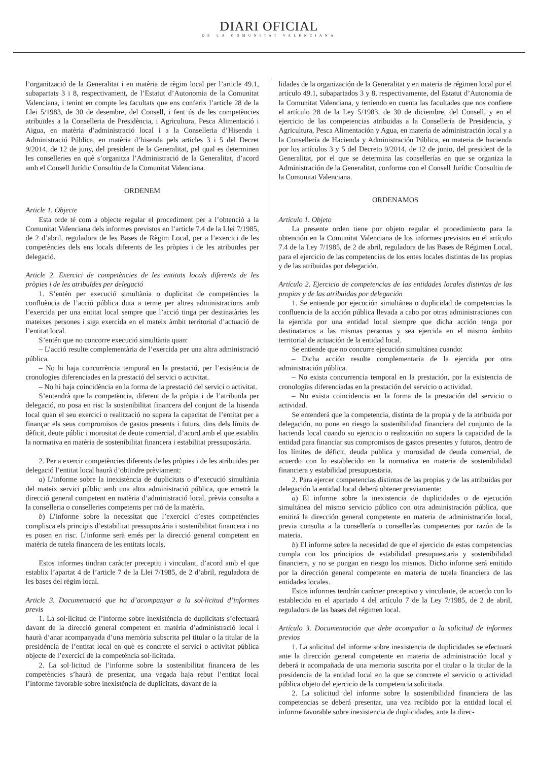DIARI OFICIAL
DE LA COMUNITAT VALENCIANA
l’organització de la Generalitat i en matèria de règim local per l’article 49.1, subapartats 3 i 8, respectivament, de l’Estatut d’Autonomia de la Comunitat Valenciana, i tenint en compte les facultats que ens conferix l’article 28 de la Llei 5/1983, de 30 de desembre, del Consell, i fent ús de les competències atribuïdes a la Conselleria de Presidència, i Agricultura, Pesca Alimentació i Aigua, en matèria d’administració local i a la Conselleria d’Hisenda i Administració Pública, en matèria d’hisenda pels articles 3 i 5 del Decret 9/2014, de 12 de juny, del president de la Generalitat, pel qual es determinen les conselleries en què s’organitza l’Administració de la Generalitat, d’acord amb el Consell Jurídic Consultiu de la Comunitat Valenciana.
ORDENEM
Article 1. Objecte
Esta orde té com a objecte regular el procediment per a l’obtenció a la Comunitat Valenciana dels informes previstos en l’article 7.4 de la Llei 7/1985, de 2 d’abril, reguladora de les Bases de Règim Local, per a l’exercici de les competències dels ens locals diferents de les pròpies i de les atribuïdes per delegació.
Article 2. Exercici de competències de les entitats locals diferents de les pròpies i de les atribuïdes per delegació
1. S’entén per execució simultània o duplicitat de competències la confluència de l’acció pública duta a terme per altres administracions amb l’exercida per una entitat local sempre que l’acció tinga per destinatàries les mateixes persones i siga exercida en el mateix àmbit territorial d’actuació de l’entitat local.
S’entén que no concorre execució simultània quan:
– L’acció resulte complementària de l’exercida per una altra administració pública.
– No hi haja concurrència temporal en la prestació, per l’existència de cronologies diferenciades en la prestació del servici o activitat.
– No hi haja coincidència en la forma de la prestació del servici o activitat.
S’entendrà que la competència, diferent de la pròpia i de l’atribuïda per delegació, no posa en risc la sostenibilitat financera del conjunt de la hisenda local quan el seu exercici o realització no supera la capacitat de l’entitat per a finançar els seus compromisos de gastos presents i futurs, dins dels límits de dèficit, deute públic i morositat de deute comercial, d’acord amb el que establix la normativa en matèria de sostenibilitat financera i estabilitat pressupostària.
2. Per a exercir competències diferents de les pròpies i de les atribuïdes per delegació l’entitat local haurà d’obtindre prèviament:
a) L’informe sobre la inexistència de duplicitats o d’execució simultània del mateix servici públic amb una altra administració pública, que emetrà la direcció general competent en matèria d’administració local, prèvia consulta a la conselleria o conselleries competents per raó de la matèria.
b) L’informe sobre la necessitat que l’exercici d’estes competències complisca els principis d’estabilitat pressupostària i sostenibilitat financera i no es posen en risc. L’informe serà emés per la direcció general competent en matèria de tutela financera de les entitats locals.
Estos informes tindran caràcter preceptiu i vinculant, d’acord amb el que establix l’apartat 4 de l’article 7 de la Llei 7/1985, de 2 d’abril, reguladora de les bases del règim local.
Article 3. Documentació que ha d’acompanyar a la sol·licitud d’informes previs
1. La sol·licitud de l’informe sobre inexistència de duplicitats s’efectuarà davant de la direcció general competent en matèria d’administració local i haurà d’anar acompanyada d’una memòria subscrita pel titular o la titular de la presidència de l’entitat local en què es concrete el servici o activitat pública objecte de l’exercici de la competència sol·licitada.
2. La sol·licitud de l’informe sobre la sostenibilitat financera de les competències s’haurà de presentar, una vegada haja rebut l’entitat local l’informe favorable sobre inexistència de duplicitats, davant de la
lidades de la organización de la Generalitat y en materia de régimen local por el artículo 49.1, subapartados 3 y 8, respectivamente, del Estatut d’Autonomia de la Comunitat Valenciana, y teniendo en cuenta las facultades que nos confiere el artículo 28 de la Ley 5/1983, de 30 de diciembre, del Consell, y en el ejercicio de las competencias atribuidas a la Consellería de Presidencia, y Agricultura, Pesca Alimentación y Agua, en materia de administración local y a la Consellería de Hacienda y Administración Pública, en materia de hacienda por los artículos 3 y 5 del Decreto 9/2014, de 12 de junio, del president de la Generalitat, por el que se determina las consellerías en que se organiza la Administración de la Generalitat, conforme con el Consell Jurídic Consultiu de la Comunitat Valenciana.
ORDENAMOS
Artículo 1. Objeto
La presente orden tiene por objeto regular el procedimiento para la obtención en la Comunitat Valenciana de los informes previstos en el artículo 7.4 de la Ley 7/1985, de 2 de abril, reguladora de las Bases de Régimen Local, para el ejercicio de las competencias de los entes locales distintas de las propias y de las atribuidas por delegación.
Artículo 2. Ejercicio de competencias de las entidades locales distintas de las propias y de las atribuidas por delegación
1. Se entiende por ejecución simultánea o duplicidad de competencias la confluencia de la acción pública llevada a cabo por otras administraciones con la ejercida por una entidad local siempre que dicha acción tenga por destinatarios a las mismas personas y sea ejercida en el mismo ámbito territorial de actuación de la entidad local.
Se entiende que no concurre ejecución simultánea cuando:
– Dicha acción resulte complementaria de la ejercida por otra administración pública.
– No exista concurrencia temporal en la prestación, por la existencia de cronologías diferenciadas en la prestación del servicio o actividad.
– No exista coincidencia en la forma de la prestación del servicio o actividad.
Se entenderá que la competencia, distinta de la propia y de la atribuida por delegación, no pone en riesgo la sostenibilidad financiera del conjunto de la hacienda local cuando su ejercicio o realización no supera la capacidad de la entidad para financiar sus compromisos de gastos presentes y futuros, dentro de los límites de déficit, deuda publica y morosidad de deuda comercial, de acuerdo con lo establecido en la normativa en materia de sostenibilidad financiera y estabilidad presupuestaria.
2. Para ejercer competencias distintas de las propias y de las atribuidas por delegación la entidad local deberá obtener previamente:
a) El informe sobre la inexistencia de duplicidades o de ejecución simultánea del mismo servicio público con otra administración pública, que emitirá la dirección general competente en materia de administración local, previa consulta a la consellería o consellerías competentes por razón de la materia.
b) El informe sobre la necesidad de que el ejercicio de estas competencias cumpla con los principios de estabilidad presupuestaria y sostenibilidad financiera, y no se pongan en riesgo los mismos. Dicho informe será emitido por la dirección general competente en materia de tutela financiera de las entidades locales.
Estos informes tendrán carácter preceptivo y vinculante, de acuerdo con lo establecido en el apartado 4 del artículo 7 de la Ley 7/1985, de 2 de abril, reguladora de las bases del régimen local.
Artículo 3. Documentación que debe acompañar a la solicitud de informes previos
1. La solicitud del informe sobre inexistencia de duplicidades se efectuará ante la dirección general competente en materia de administración local y deberá ir acompañada de una memoria suscrita por el titular o la titular de la presidencia de la entidad local en la que se concrete el servicio o actividad pública objeto del ejercicio de la competencia solicitada.
2. La solicitud del informe sobre la sostenibilidad financiera de las competencias se deberá presentar, una vez recibido por la entidad local el informe favorable sobre inexistencia de duplicidades, ante la direc-